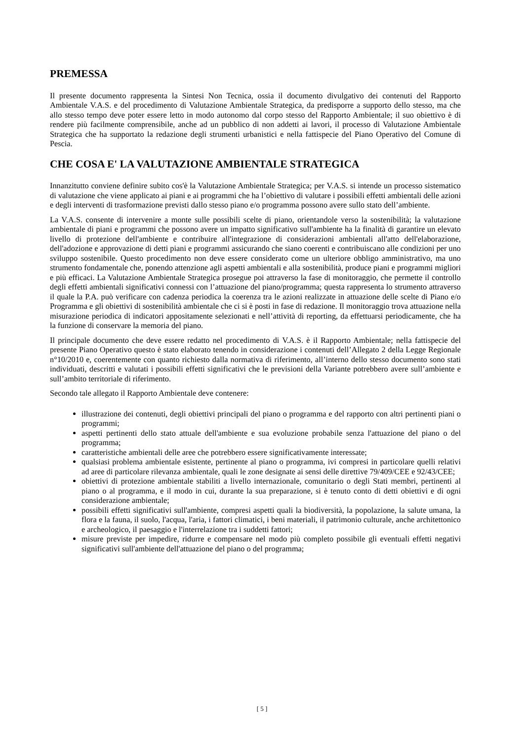PREMESSA
Il presente documento rappresenta la Sintesi Non Tecnica, ossia il documento divulgativo dei contenuti del Rapporto Ambientale V.A.S. e del procedimento di Valutazione Ambientale Strategica, da predisporre a supporto dello stesso, ma che allo stesso tempo deve poter essere letto in modo autonomo dal corpo stesso del Rapporto Ambientale; il suo obiettivo è di rendere più facilmente comprensibile, anche ad un pubblico di non addetti ai lavori, il processo di Valutazione Ambientale Strategica che ha supportato la redazione degli strumenti urbanistici e nella fattispecie del Piano Operativo del Comune di Pescia.
CHE COSA E' LA VALUTAZIONE AMBIENTALE STRATEGICA
Innanzitutto conviene definire subito cos'è la Valutazione Ambientale Strategica; per V.A.S. si intende un processo sistematico di valutazione che viene applicato ai piani e ai programmi che ha l’obiettivo di valutare i possibili effetti ambientali delle azioni e degli interventi di trasformazione previsti dallo stesso piano e/o programma possono avere sullo stato dell’ambiente.
La V.A.S. consente di intervenire a monte sulle possibili scelte di piano, orientandole verso la sostenibilità; la valutazione ambientale di piani e programmi che possono avere un impatto significativo sull'ambiente ha la finalità di garantire un elevato livello di protezione dell'ambiente e contribuire all'integrazione di considerazioni ambientali all'atto dell'elaborazione, dell'adozione e approvazione di detti piani e programmi assicurando che siano coerenti e contribuiscano alle condizioni per uno sviluppo sostenibile. Questo procedimento non deve essere considerato come un ulteriore obbligo amministrativo, ma uno strumento fondamentale che, ponendo attenzione agli aspetti ambientali e alla sostenibilità, produce piani e programmi migliori e più efficaci. La Valutazione Ambientale Strategica prosegue poi attraverso la fase di monitoraggio, che permette il controllo degli effetti ambientali significativi connessi con l’attuazione del piano/programma; questa rappresenta lo strumento attraverso il quale la P.A. può verificare con cadenza periodica la coerenza tra le azioni realizzate in attuazione delle scelte di Piano e/o Programma e gli obiettivi di sostenibilità ambientale che ci si è posti in fase di redazione. Il monitoraggio trova attuazione nella misurazione periodica di indicatori appositamente selezionati e nell’attività di reporting, da effettuarsi periodicamente, che ha la funzione di conservare la memoria del piano.
Il principale documento che deve essere redatto nel procedimento di V.A.S. è il Rapporto Ambientale; nella fattispecie del presente Piano Operativo questo è stato elaborato tenendo in considerazione i contenuti dell’Allegato 2 della Legge Regionale n°10/2010 e, coerentemente con quanto richiesto dalla normativa di riferimento, all’interno dello stesso documento sono stati individuati, descritti e valutati i possibili effetti significativi che le previsioni della Variante potrebbero avere sull’ambiente e sull’ambito territoriale di riferimento.
Secondo tale allegato il Rapporto Ambientale deve contenere:
illustrazione dei contenuti, degli obiettivi principali del piano o programma e del rapporto con altri pertinenti piani o programmi;
aspetti pertinenti dello stato attuale dell'ambiente e sua evoluzione probabile senza l'attuazione del piano o del programma;
caratteristiche ambientali delle aree che potrebbero essere significativamente interessate;
qualsiasi problema ambientale esistente, pertinente al piano o programma, ivi compresi in particolare quelli relativi ad aree di particolare rilevanza ambientale, quali le zone designate ai sensi delle direttive 79/409/CEE e 92/43/CEE;
obiettivi di protezione ambientale stabiliti a livello internazionale, comunitario o degli Stati membri, pertinenti al piano o al programma, e il modo in cui, durante la sua preparazione, si è tenuto conto di detti obiettivi e di ogni considerazione ambientale;
possibili effetti significativi sull'ambiente, compresi aspetti quali la biodiversità, la popolazione, la salute umana, la flora e la fauna, il suolo, l'acqua, l'aria, i fattori climatici, i beni materiali, il patrimonio culturale, anche architettonico e archeologico, il paesaggio e l'interrelazione tra i suddetti fattori;
misure previste per impedire, ridurre e compensare nel modo più completo possibile gli eventuali effetti negativi significativi sull'ambiente dell'attuazione del piano o del programma;
[ 5 ]